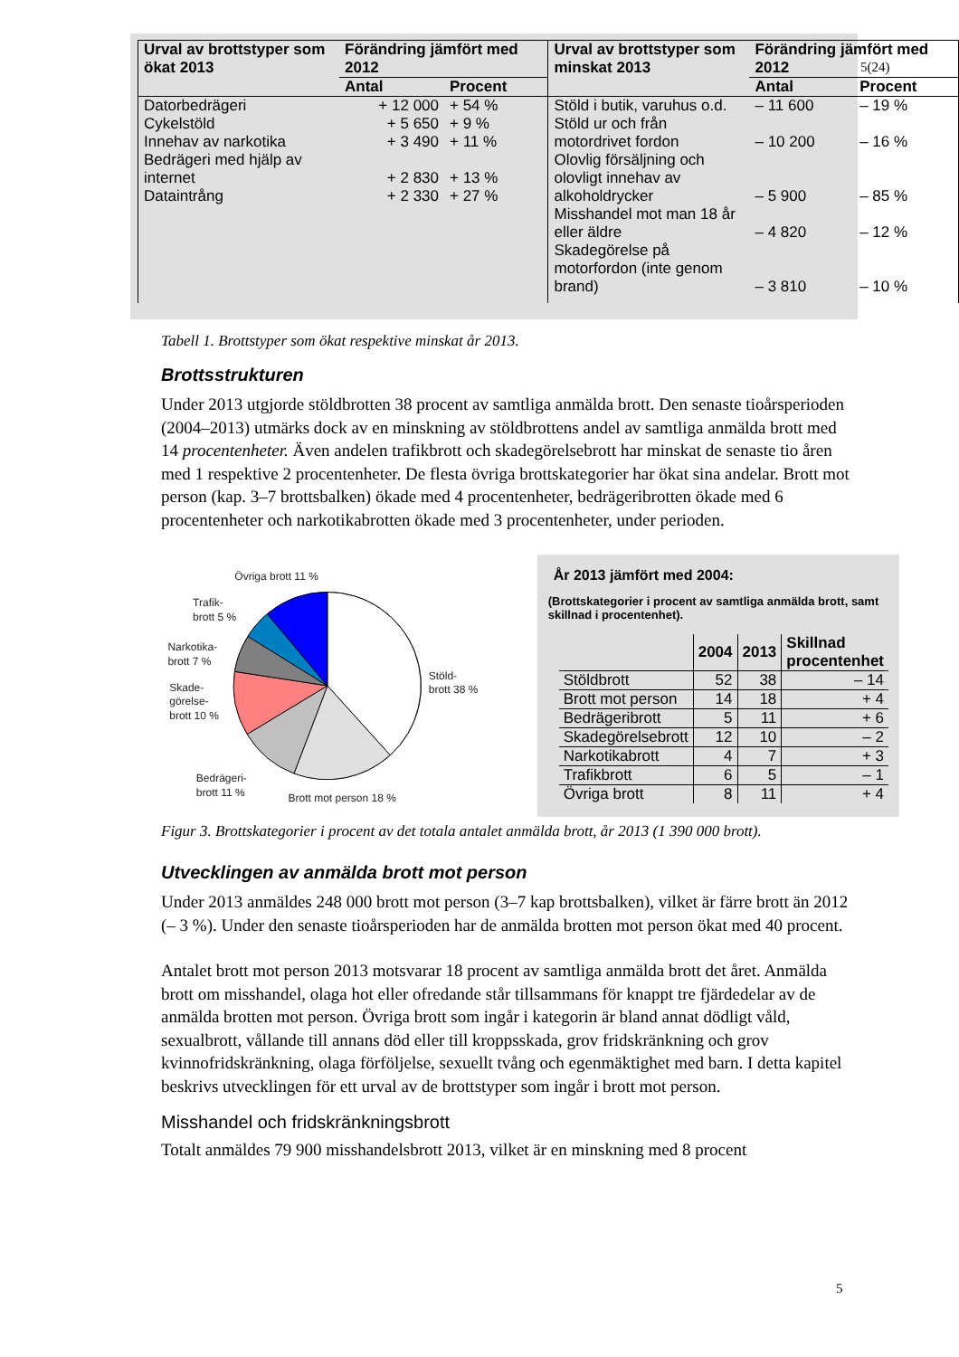| Urval av brottstyper som ökat 2013 | Förändring jämfört med 2012 | | Urval av brottstyper som minskat 2013 | Förändring jämfört med 2012 | |
| --- | --- | --- | --- | --- | --- |
| | Antal | Procent | | Antal | Procent |
| Datorbedrägeri Cykelstöld Innehav av narkotika Bedrägeri med hjälp av internet Dataintrång | + 12 000 + 5 650 + 3 490 + 2 830 + 2 330 | + 54 % + 9 % + 11 % + 13 % + 27 % | Stöld i butik, varuhus o.d. Stöld ur och från motordrivet fordon Olovlig försäljning och olovligt innehav av alkoholdrycker Misshandel mot man 18 år eller äldre Skadegörelse på motorfordon (inte genom brand) | – 11 600 – 10 200 – 5 900 – 4 820 – 3 810 | – 19 % – 16 % – 85 % – 12 % – 10 % |
5(24)
Tabell 1. Brottstyper som ökat respektive minskat år 2013.
Brottsstrukturen
Under 2013 utgjorde stöldbrotten 38 procent av samtliga anmälda brott. Den senaste tioårsperioden (2004–2013) utmärks dock av en minskning av stöldbrottens andel av samtliga anmälda brott med 14 procentenheter. Även andelen trafikbrott och skadegörelsebrott har minskat de senaste tio åren med 1 respektive 2 procentenheter. De flesta övriga brottskategorier har ökat sina andelar. Brott mot person (kap. 3–7 brottsbalken) ökade med 4 procentenheter, bedrägeribrotten ökade med 6 procentenheter och narkotikabrotten ökade med 3 procentenheter, under perioden.
Övriga brott 11 %
Trafik-
brott 5 %
Narkotika-
brott 7 %
Skade-
görelse-
brott 10 %
Stöld-
brott 38 %
Bedrägeri-
brott 11 %
Brott mot person 18 %
År 2013 jämfört med 2004:
(Brottskategorier i procent av samtliga anmälda brott, samt skillnad i procentenhet).
| | 2004 | 2013 | Skillnad procentenhet |
| --- | --- | --- | --- |
| Stöldbrott | 52 | 38 | – 14 |
| Brott mot person | 14 | 18 | + 4 |
| Bedrägeribrott | 5 | 11 | + 6 |
| Skadegörelsebrott | 12 | 10 | – 2 |
| Narkotikabrott | 4 | 7 | + 3 |
| Trafikbrott | 6 | 5 | – 1 |
| Övriga brott | 8 | 11 | + 4 |
Figur 3. Brottskategorier i procent av det totala antalet anmälda brott, år 2013 (1 390 000 brott).
Utvecklingen av anmälda brott mot person
Under 2013 anmäldes 248 000 brott mot person (3–7 kap brottsbalken), vilket är färre brott än 2012 (– 3 %). Under den senaste tioårsperioden har de anmälda brotten mot person ökat med 40 procent.
Antalet brott mot person 2013 motsvarar 18 procent av samtliga anmälda brott det året. Anmälda brott om misshandel, olaga hot eller ofredande står tillsammans för knappt tre fjärdedelar av de anmälda brotten mot person. Övriga brott som ingår i kategorin är bland annat dödligt våld, sexualbrott, vållande till annans död eller till kroppsskada, grov fridskränkning och grov kvinnofridskränkning, olaga förföljelse, sexuellt tvång och egenmäktighet med barn. I detta kapitel beskrivs utvecklingen för ett urval av de brottstyper som ingår i brott mot person.
Misshandel och fridskränkningsbrott
Totalt anmäldes 79 900 misshandelsbrott 2013, vilket är en minskning med 8 procent
5